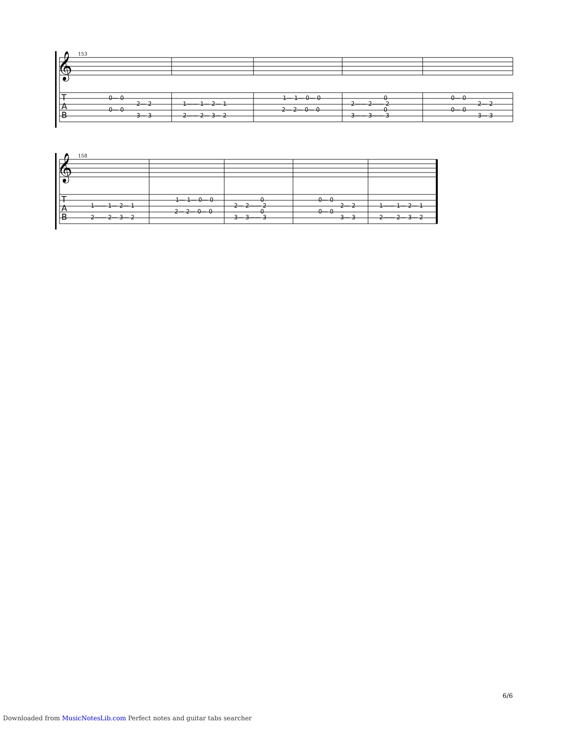0— 0
2— 2
0— 0
3— 3
1—— 1— 2— 1
2—— 2— 3— 2
1— 1— 0— 0
2— 2— 0— 0
0
2—— 2—— 2
0
3—— 3—— 3
0— 0
2— 2
0— 0
3— 3
1—— 1— 2— 1
2—— 2— 3— 2
1— 1— 0— 0
2— 2— 0— 0
0
2— 2—— 2
0
3— 3—— 3
0— 0
2— 2
0— 0
3— 3
1—— 1— 2— 1
2—— 2— 3— 2
T
A
B
T
A
B
153
158
𝄞
𝄞
6/6
Downloaded from MusicNotesLib.com Perfect notes and guitar tabs searcher